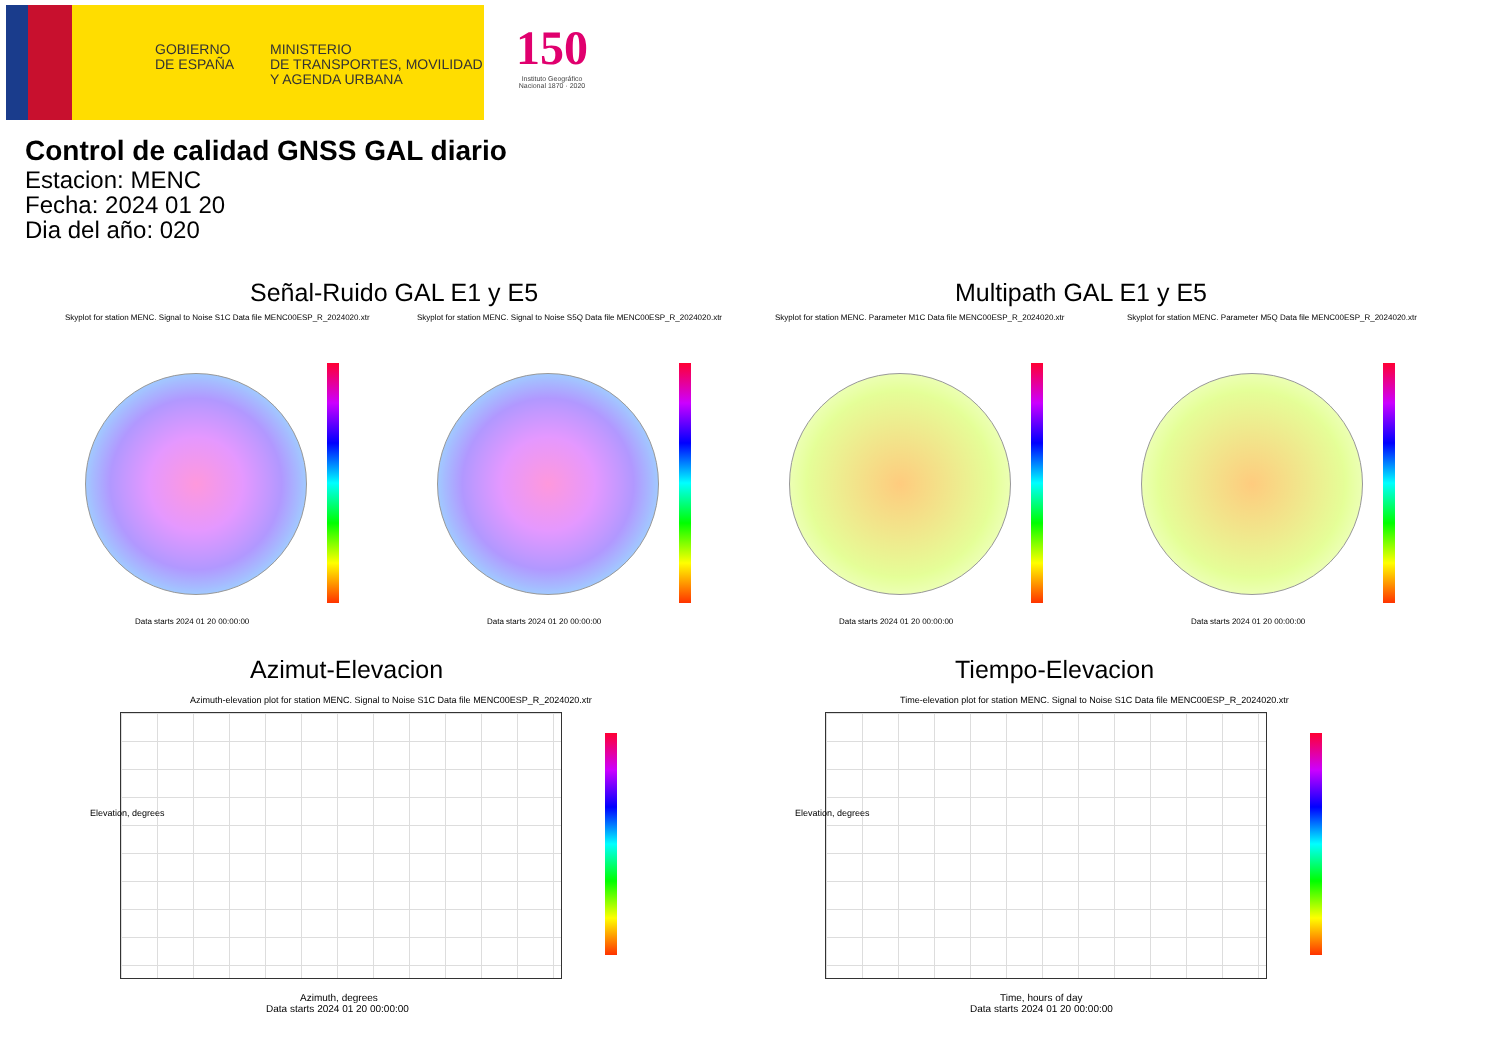GOBIERNO
DE ESPAÑA
MINISTERIO
DE TRANSPORTES, MOVILIDAD
Y AGENDA URBANA
150
Instituto Geográfico Nacional 1870 · 2020
Control de calidad GNSS GAL diario
Estacion: MENC
Fecha: 2024 01 20
Dia del año: 020
Señal-Ruido GAL E1 y E5 Multipath GAL E1 y E5
Skyplot for station MENC. Signal to Noise S1C Data file MENC00ESP_R_2024020.xtr Skyplot for station MENC. Signal to Noise S5Q Data file MENC00ESP_R_2024020.xtr Skyplot for station MENC. Parameter M1C Data file MENC00ESP_R_2024020.xtr Skyplot for station MENC. Parameter M5Q Data file MENC00ESP_R_2024020.xtr
Data starts 2024 01 20 00:00:00 Data starts 2024 01 20 00:00:00 Data starts 2024 01 20 00:00:00 Data starts 2024 01 20 00:00:00
Azimut-Elevacion Tiempo-Elevacion
Azimuth-elevation plot for station MENC. Signal to Noise S1C Data file MENC00ESP_R_2024020.xtr Time-elevation plot for station MENC. Signal to Noise S1C Data file MENC00ESP_R_2024020.xtr
Elevation, degrees
Azimuth, degrees
Data starts 2024 01 20 00:00:00
Elevation, degrees
Time, hours of day
Data starts 2024 01 20 00:00:00